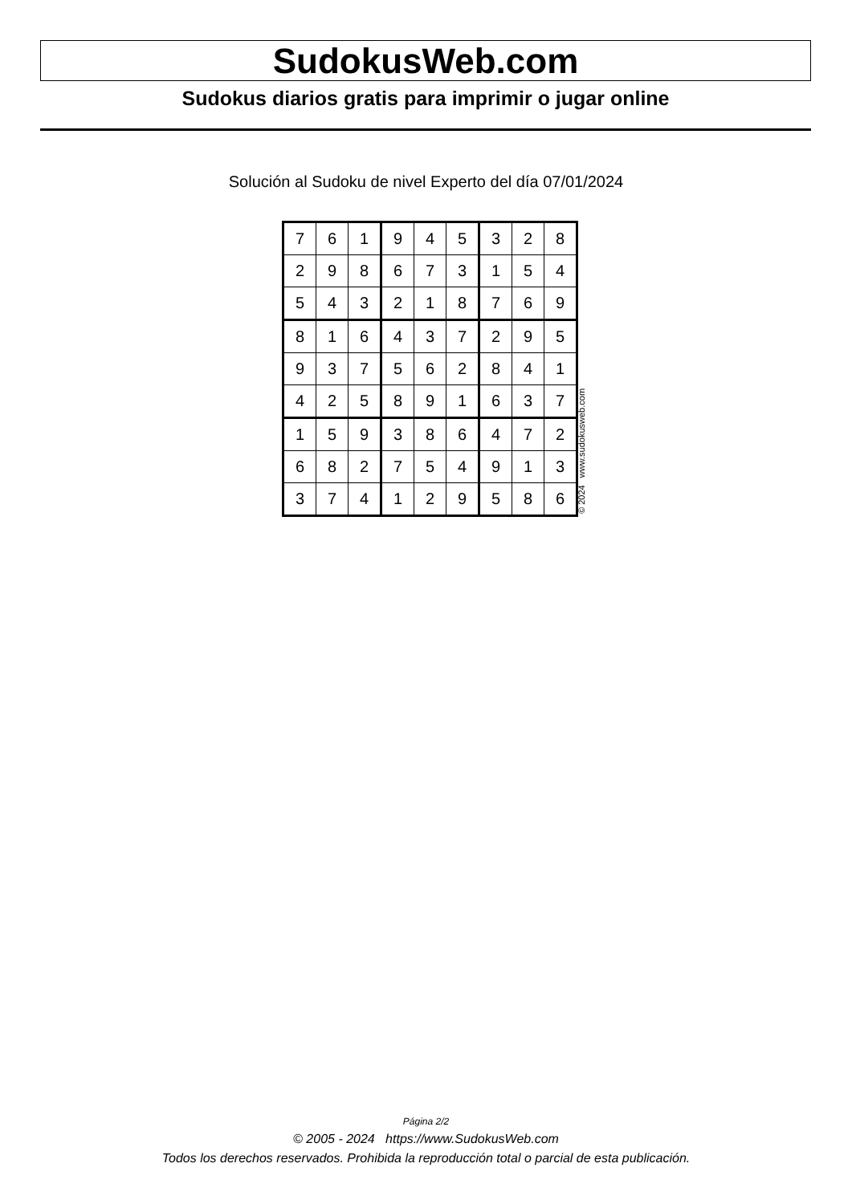SudokusWeb.com
Sudokus diarios gratis para imprimir o jugar online
Solución al Sudoku de nivel Experto del día 07/01/2024
| 7 | 6 | 1 | 9 | 4 | 5 | 3 | 2 | 8 |
| 2 | 9 | 8 | 6 | 7 | 3 | 1 | 5 | 4 |
| 5 | 4 | 3 | 2 | 1 | 8 | 7 | 6 | 9 |
| 8 | 1 | 6 | 4 | 3 | 7 | 2 | 9 | 5 |
| 9 | 3 | 7 | 5 | 6 | 2 | 8 | 4 | 1 |
| 4 | 2 | 5 | 8 | 9 | 1 | 6 | 3 | 7 |
| 1 | 5 | 9 | 3 | 8 | 6 | 4 | 7 | 2 |
| 6 | 8 | 2 | 7 | 5 | 4 | 9 | 1 | 3 |
| 3 | 7 | 4 | 1 | 2 | 9 | 5 | 8 | 6 |
© 2024 www.sudokusweb.com
Página 2/2
© 2005 - 2024 https://www.SudokusWeb.com
Todos los derechos reservados. Prohibida la reproducción total o parcial de esta publicación.